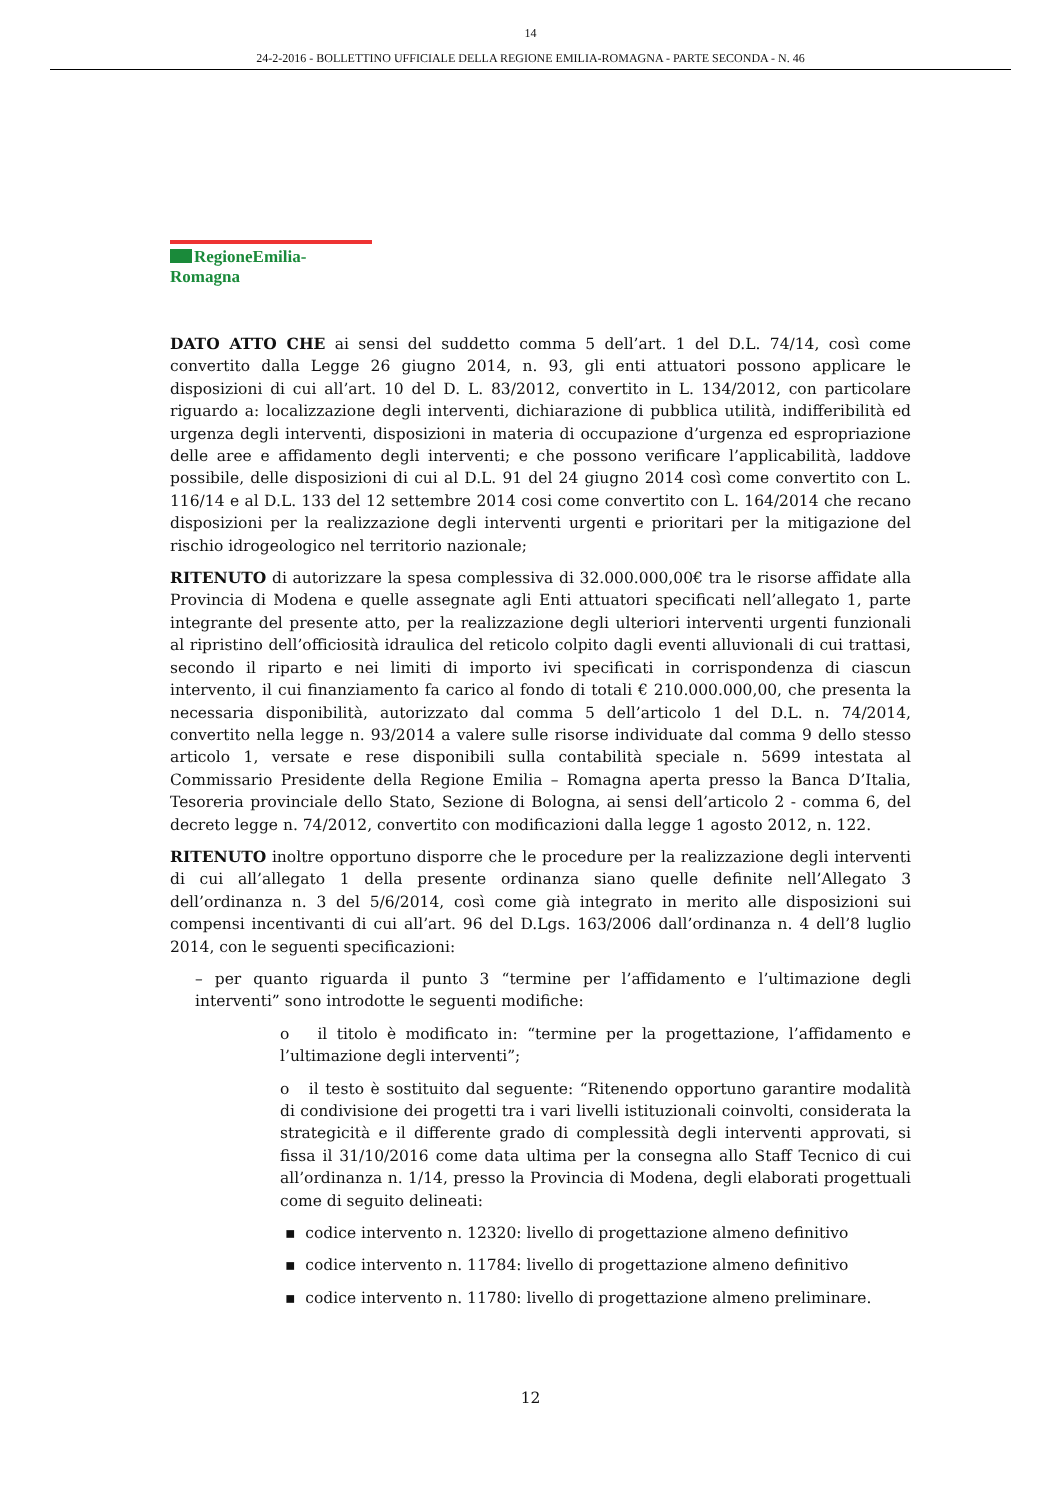14
24-2-2016 - BOLLETTINO UFFICIALE DELLA REGIONE EMILIA-ROMAGNA - PARTE SECONDA - N. 46
RegioneEmilia-Romagna
DATO ATTO CHE ai sensi del suddetto comma 5 dell’art. 1 del D.L. 74/14, così come convertito dalla Legge 26 giugno 2014, n. 93, gli enti attuatori possono applicare le disposizioni di cui all’art. 10 del D. L. 83/2012, convertito in L. 134/2012, con particolare riguardo a: localizzazione degli interventi, dichiarazione di pubblica utilità, indifferibilità ed urgenza degli interventi, disposizioni in materia di occupazione d’urgenza ed espropriazione delle aree e affidamento degli interventi; e che possono verificare l’applicabilità, laddove possibile, delle disposizioni di cui al D.L. 91 del 24 giugno 2014 così come convertito con L. 116/14 e al D.L. 133 del 12 settembre 2014 cosi come convertito con L. 164/2014 che recano disposizioni per la realizzazione degli interventi urgenti e prioritari per la mitigazione del rischio idrogeologico nel territorio nazionale;
RITENUTO di autorizzare la spesa complessiva di 32.000.000,00€ tra le risorse affidate alla Provincia di Modena e quelle assegnate agli Enti attuatori specificati nell’allegato 1, parte integrante del presente atto, per la realizzazione degli ulteriori interventi urgenti funzionali al ripristino dell’officiosità idraulica del reticolo colpito dagli eventi alluvionali di cui trattasi, secondo il riparto e nei limiti di importo ivi specificati in corrispondenza di ciascun intervento, il cui finanziamento fa carico al fondo di totali € 210.000.000,00, che presenta la necessaria disponibilità, autorizzato dal comma 5 dell’articolo 1 del D.L. n. 74/2014, convertito nella legge n. 93/2014 a valere sulle risorse individuate dal comma 9 dello stesso articolo 1, versate e rese disponibili sulla contabilità speciale n. 5699 intestata al Commissario Presidente della Regione Emilia – Romagna aperta presso la Banca D’Italia, Tesoreria provinciale dello Stato, Sezione di Bologna, ai sensi dell’articolo 2 - comma 6, del decreto legge n. 74/2012, convertito con modificazioni dalla legge 1 agosto 2012, n. 122.
RITENUTO inoltre opportuno disporre che le procedure per la realizzazione degli interventi di cui all’allegato 1 della presente ordinanza siano quelle definite nell’Allegato 3 dell’ordinanza n. 3 del 5/6/2014, così come già integrato in merito alle disposizioni sui compensi incentivanti di cui all’art. 96 del D.Lgs. 163/2006 dall’ordinanza n. 4 dell’8 luglio 2014, con le seguenti specificazioni:
– per quanto riguarda il punto 3 “termine per l’affidamento e l’ultimazione degli interventi” sono introdotte le seguenti modifiche:
o il titolo è modificato in: “termine per la progettazione, l’affidamento e l’ultimazione degli interventi”;
o il testo è sostituito dal seguente: “Ritenendo opportuno garantire modalità di condivisione dei progetti tra i vari livelli istituzionali coinvolti, considerata la strategicità e il differente grado di complessità degli interventi approvati, si fissa il 31/10/2016 come data ultima per la consegna allo Staff Tecnico di cui all’ordinanza n. 1/14, presso la Provincia di Modena, degli elaborati progettuali come di seguito delineati:
▪ codice intervento n. 12320: livello di progettazione almeno definitivo
▪ codice intervento n. 11784: livello di progettazione almeno definitivo
▪ codice intervento n. 11780: livello di progettazione almeno preliminare.
12